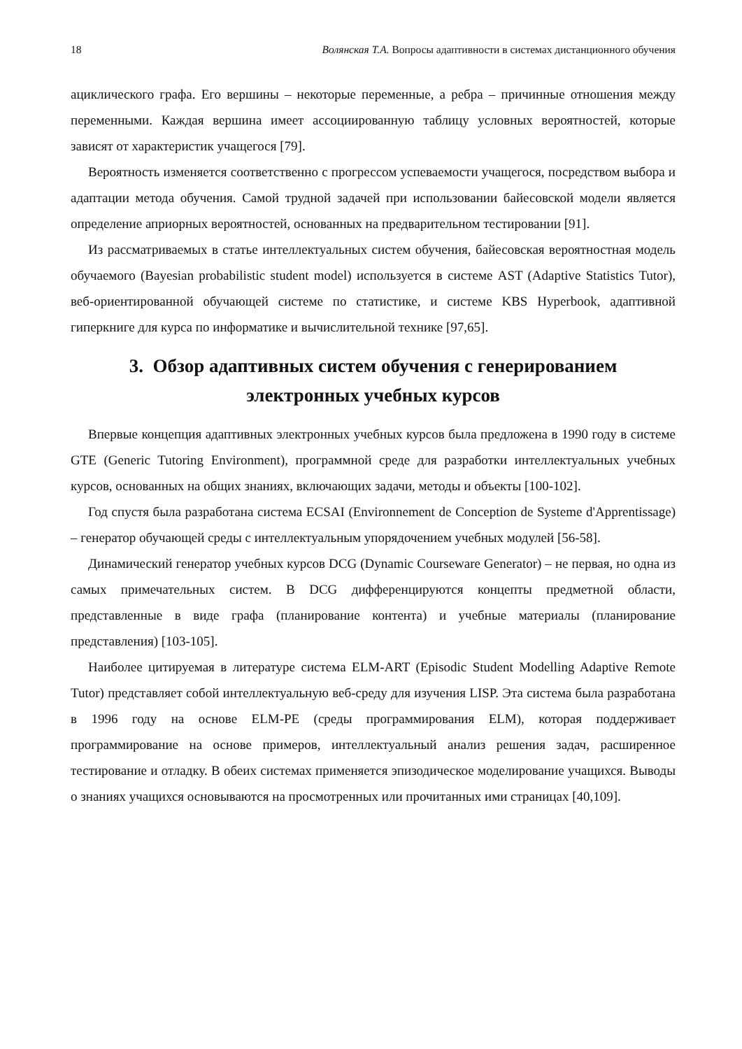18 Волянская Т.А. Вопросы адаптивности в системах дистанционного обучения
ациклического графа. Его вершины – некоторые переменные, а ребра – причинные отношения между переменными. Каждая вершина имеет ассоциированную таблицу условных вероятностей, которые зависят от характеристик учащегося [79].
Вероятность изменяется соответственно с прогрессом успеваемости учащегося, посредством выбора и адаптации метода обучения. Самой трудной задачей при использовании байесовской модели является определение априорных вероятностей, основанных на предварительном тестировании [91].
Из рассматриваемых в статье интеллектуальных систем обучения, байесовская вероятностная модель обучаемого (Bayesian probabilistic student model) используется в системе AST (Adaptive Statistics Tutor), веб-ориентированной обучающей системе по статистике, и системе KBS Hyperbook, адаптивной гиперкниге для курса по информатике и вычислительной технике [97,65].
3. Обзор адаптивных систем обучения с генерированием
электронных учебных курсов
Впервые концепция адаптивных электронных учебных курсов была предложена в 1990 году в системе GTE (Generic Tutoring Environment), программной среде для разработки интеллектуальных учебных курсов, основанных на общих знаниях, включающих задачи, методы и объекты [100-102].
Год спустя была разработана система ECSAI (Environnement de Conception de Systeme d'Apprentissage) – генератор обучающей среды с интеллектуальным упорядочением учебных модулей [56-58].
Динамический генератор учебных курсов DCG (Dynamic Courseware Generator) – не первая, но одна из самых примечательных систем. В DCG дифференцируются концепты предметной области, представленные в виде графа (планирование контента) и учебные материалы (планирование представления) [103-105].
Наиболее цитируемая в литературе система ELM-ART (Episodic Student Modelling Adaptive Remote Tutor) представляет собой интеллектуальную веб-среду для изучения LISP. Эта система была разработана в 1996 году на основе ELM-PE (среды программирования ELM), которая поддерживает программирование на основе примеров, интеллектуальный анализ решения задач, расширенное тестирование и отладку. В обеих системах применяется эпизодическое моделирование учащихся. Выводы о знаниях учащихся основываются на просмотренных или прочитанных ими страницах [40,109].